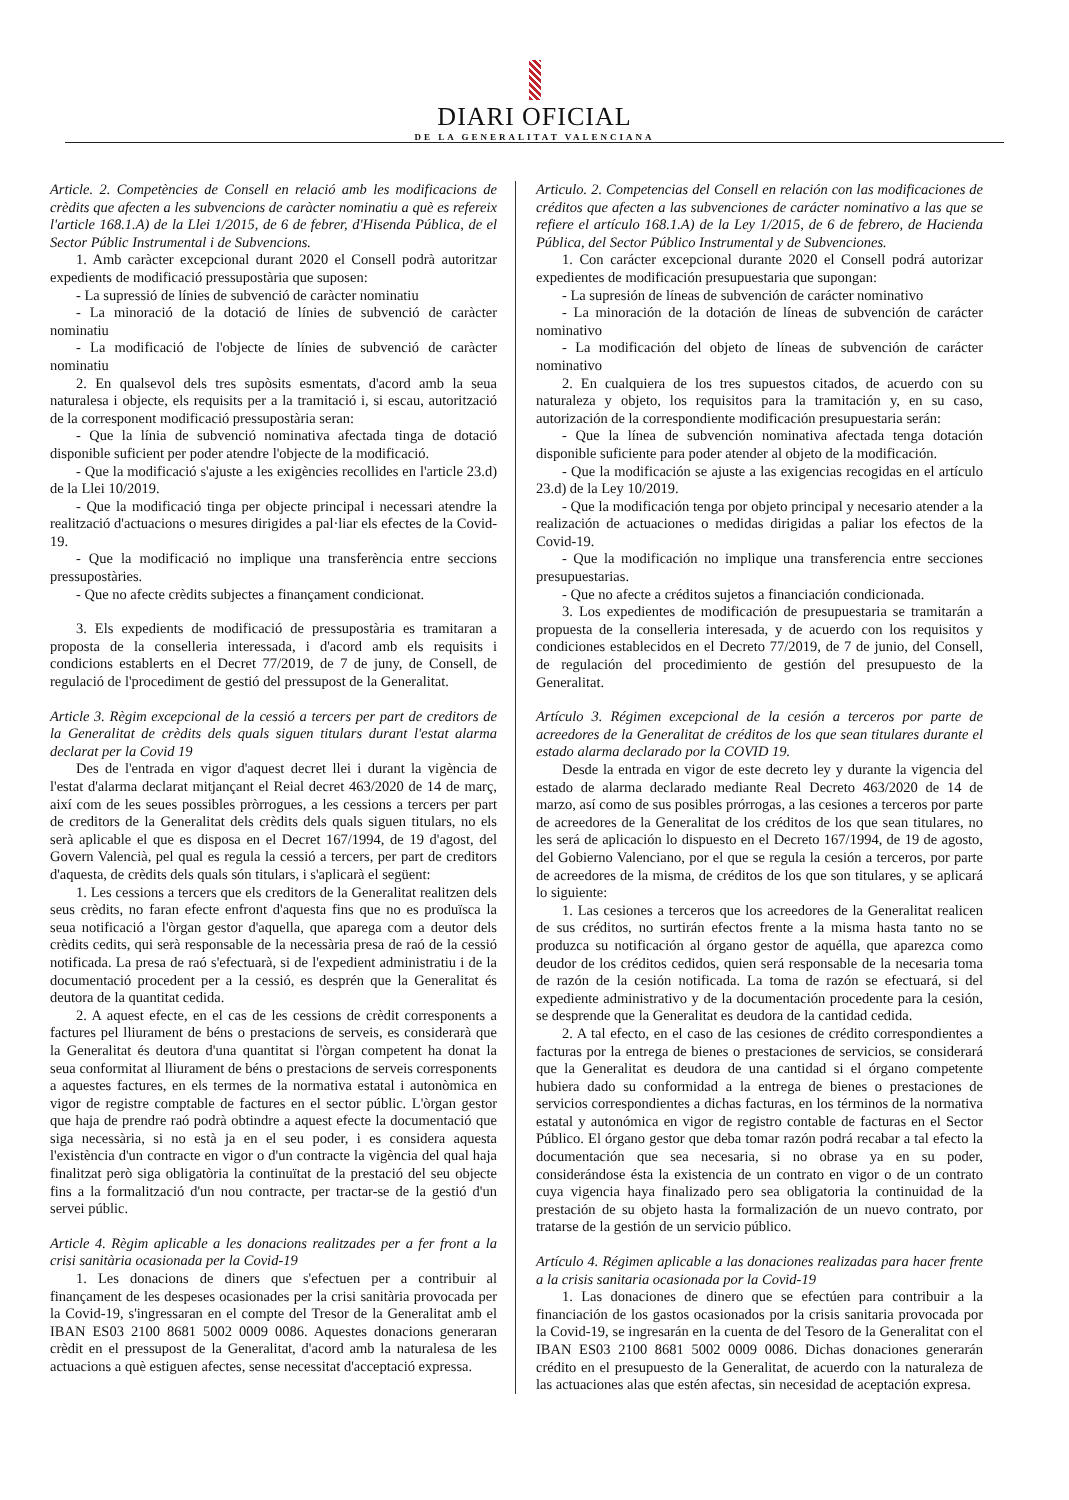DIARI OFICIAL
DE LA GENERALITAT VALENCIANA
Article. 2. Competències de Consell en relació amb les modificacions de crèdits que afecten a les subvencions de caràcter nominatiu a què es refereix l'article 168.1.A) de la Llei 1/2015, de 6 de febrer, d'Hisenda Pública, de el Sector Públic Instrumental i de Subvencions.
1. Amb caràcter excepcional durant 2020 el Consell podrà autoritzar expedients de modificació pressupostària que suposen:
- La supressió de línies de subvenció de caràcter nominatiu
- La minoració de la dotació de línies de subvenció de caràcter nominatiu
- La modificació de l'objecte de línies de subvenció de caràcter nominatiu
2. En qualsevol dels tres supòsits esmentats, d'acord amb la seua naturalesa i objecte, els requisits per a la tramitació i, si escau, autorització de la corresponent modificació pressupostària seran:
- Que la línia de subvenció nominativa afectada tinga de dotació disponible suficient per poder atendre l'objecte de la modificació.
- Que la modificació s'ajuste a les exigències recollides en l'article 23.d) de la Llei 10/2019.
- Que la modificació tinga per objecte principal i necessari atendre la realització d'actuacions o mesures dirigides a pal·liar els efectes de la Covid-19.
- Que la modificació no implique una transferència entre seccions pressupostàries.
- Que no afecte crèdits subjectes a finançament condicionat.
3. Els expedients de modificació de pressupostària es tramitaran a proposta de la conselleria interessada, i d'acord amb els requisits i condicions establerts en el Decret 77/2019, de 7 de juny, de Consell, de regulació de l'procediment de gestió del pressupost de la Generalitat.
Article 3. Règim excepcional de la cessió a tercers per part de creditors de la Generalitat de crèdits dels quals siguen titulars durant l'estat alarma declarat per la Covid 19
Des de l'entrada en vigor d'aquest decret llei i durant la vigència de l'estat d'alarma declarat mitjançant el Reial decret 463/2020 de 14 de març, així com de les seues possibles pròrrogues, a les cessions a tercers per part de creditors de la Generalitat dels crèdits dels quals siguen titulars, no els serà aplicable el que es disposa en el Decret 167/1994, de 19 d'agost, del Govern Valencià, pel qual es regula la cessió a tercers, per part de creditors d'aquesta, de crèdits dels quals són titulars, i s'aplicarà el següent:
1. Les cessions a tercers que els creditors de la Generalitat realitzen dels seus crèdits, no faran efecte enfront d'aquesta fins que no es produïsca la seua notificació a l'òrgan gestor d'aquella, que aparega com a deutor dels crèdits cedits, qui serà responsable de la necessària presa de raó de la cessió notificada. La presa de raó s'efectuarà, si de l'expedient administratiu i de la documentació procedent per a la cessió, es desprén que la Generalitat és deutora de la quantitat cedida.
2. A aquest efecte, en el cas de les cessions de crèdit corresponents a factures pel lliurament de béns o prestacions de serveis, es considerarà que la Generalitat és deutora d'una quantitat si l'òrgan competent ha donat la seua conformitat al lliurament de béns o prestacions de serveis corresponents a aquestes factures, en els termes de la normativa estatal i autonòmica en vigor de registre comptable de factures en el sector públic. L'òrgan gestor que haja de prendre raó podrà obtindre a aquest efecte la documentació que siga necessària, si no està ja en el seu poder, i es considera aquesta l'existència d'un contracte en vigor o d'un contracte la vigència del qual haja finalitzat però siga obligatòria la continuïtat de la prestació del seu objecte fins a la formalització d'un nou contracte, per tractar-se de la gestió d'un servei públic.
Article 4. Règim aplicable a les donacions realitzades per a fer front a la crisi sanitària ocasionada per la Covid-19
1. Les donacions de diners que s'efectuen per a contribuir al finançament de les despeses ocasionades per la crisi sanitària provocada per la Covid-19, s'ingressaran en el compte del Tresor de la Generalitat amb el IBAN ES03 2100 8681 5002 0009 0086. Aquestes donacions generaran crèdit en el pressupost de la Generalitat, d'acord amb la naturalesa de les actuacions a què estiguen afectes, sense necessitat d'acceptació expressa.
Articulo. 2. Competencias del Consell en relación con las modificaciones de créditos que afecten a las subvenciones de carácter nominativo a las que se refiere el artículo 168.1.A) de la Ley 1/2015, de 6 de febrero, de Hacienda Pública, del Sector Público Instrumental y de Subvenciones.
1. Con carácter excepcional durante 2020 el Consell podrá autorizar expedientes de modificación presupuestaria que supongan:
- La supresión de líneas de subvención de carácter nominativo
- La minoración de la dotación de líneas de subvención de carácter nominativo
- La modificación del objeto de líneas de subvención de carácter nominativo
2. En cualquiera de los tres supuestos citados, de acuerdo con su naturaleza y objeto, los requisitos para la tramitación y, en su caso, autorización de la correspondiente modificación presupuestaria serán:
- Que la línea de subvención nominativa afectada tenga dotación disponible suficiente para poder atender al objeto de la modificación.
- Que la modificación se ajuste a las exigencias recogidas en el artículo 23.d) de la Ley 10/2019.
- Que la modificación tenga por objeto principal y necesario atender a la realización de actuaciones o medidas dirigidas a paliar los efectos de la Covid-19.
- Que la modificación no implique una transferencia entre secciones presupuestarias.
- Que no afecte a créditos sujetos a financiación condicionada.
3. Los expedientes de modificación de presupuestaria se tramitarán a propuesta de la conselleria interesada, y de acuerdo con los requisitos y condiciones establecidos en el Decreto 77/2019, de 7 de junio, del Consell, de regulación del procedimiento de gestión del presupuesto de la Generalitat.
Artículo 3. Régimen excepcional de la cesión a terceros por parte de acreedores de la Generalitat de créditos de los que sean titulares durante el estado alarma declarado por la COVID 19.
Desde la entrada en vigor de este decreto ley y durante la vigencia del estado de alarma declarado mediante Real Decreto 463/2020 de 14 de marzo, así como de sus posibles prórrogas, a las cesiones a terceros por parte de acreedores de la Generalitat de los créditos de los que sean titulares, no les será de aplicación lo dispuesto en el Decreto 167/1994, de 19 de agosto, del Gobierno Valenciano, por el que se regula la cesión a terceros, por parte de acreedores de la misma, de créditos de los que son titulares, y se aplicará lo siguiente:
1. Las cesiones a terceros que los acreedores de la Generalitat realicen de sus créditos, no surtirán efectos frente a la misma hasta tanto no se produzca su notificación al órgano gestor de aquélla, que aparezca como deudor de los créditos cedidos, quien será responsable de la necesaria toma de razón de la cesión notificada. La toma de razón se efectuará, si del expediente administrativo y de la documentación procedente para la cesión, se desprende que la Generalitat es deudora de la cantidad cedida.
2. A tal efecto, en el caso de las cesiones de crédito correspondientes a facturas por la entrega de bienes o prestaciones de servicios, se considerará que la Generalitat es deudora de una cantidad si el órgano competente hubiera dado su conformidad a la entrega de bienes o prestaciones de servicios correspondientes a dichas facturas, en los términos de la normativa estatal y autonómica en vigor de registro contable de facturas en el Sector Público. El órgano gestor que deba tomar razón podrá recabar a tal efecto la documentación que sea necesaria, si no obrase ya en su poder, considerándose ésta la existencia de un contrato en vigor o de un contrato cuya vigencia haya finalizado pero sea obligatoria la continuidad de la prestación de su objeto hasta la formalización de un nuevo contrato, por tratarse de la gestión de un servicio público.
Artículo 4. Régimen aplicable a las donaciones realizadas para hacer frente a la crisis sanitaria ocasionada por la Covid-19
1. Las donaciones de dinero que se efectúen para contribuir a la financiación de los gastos ocasionados por la crisis sanitaria provocada por la Covid-19, se ingresarán en la cuenta de del Tesoro de la Generalitat con el IBAN ES03 2100 8681 5002 0009 0086. Dichas donaciones generarán crédito en el presupuesto de la Generalitat, de acuerdo con la naturaleza de las actuaciones alas que estén afectas, sin necesidad de aceptación expresa.